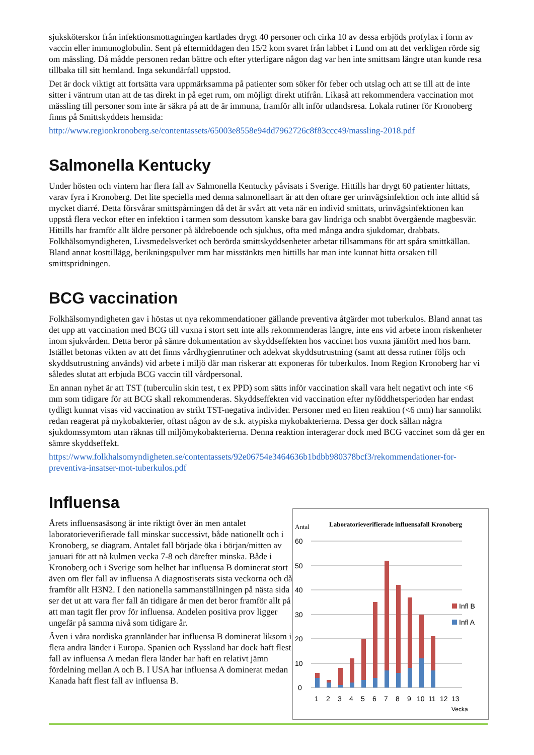sjuksköterskor från infektionsmottagningen kartlades drygt 40 personer och cirka 10 av dessa erbjöds profylax i form av vaccin eller immunoglobulin. Sent på eftermiddagen den 15/2 kom svaret från labbet i Lund om att det verkligen rörde sig om mässling. Då mådde personen redan bättre och efter ytterligare någon dag var hen inte smittsam längre utan kunde resa tillbaka till sitt hemland. Inga sekundärfall uppstod.
Det är dock viktigt att fortsätta vara uppmärksamma på patienter som söker för feber och utslag och att se till att de inte sitter i väntrum utan att de tas direkt in på eget rum, om möjligt direkt utifrån. Likaså att rekommendera vaccination mot mässling till personer som inte är säkra på att de är immuna, framför allt inför utlandsresa. Lokala rutiner för Kronoberg finns på Smittskyddets hemsida:
http://www.regionkronoberg.se/contentassets/65003e8558e94dd7962726c8f83ccc49/massling-2018.pdf
Salmonella Kentucky
Under hösten och vintern har flera fall av Salmonella Kentucky påvisats i Sverige. Hittills har drygt 60 patienter hittats, varav fyra i Kronoberg. Det lite speciella med denna salmonellaart är att den oftare ger urinvägsinfektion och inte alltid så mycket diarré. Detta försvårar smittspårningen då det är svårt att veta när en individ smittats, urinvägsinfektionen kan uppstå flera veckor efter en infektion i tarmen som dessutom kanske bara gav lindriga och snabbt övergående magbesvär. Hittills har framför allt äldre personer på äldreboende och sjukhus, ofta med många andra sjukdomar, drabbats. Folkhälsomyndigheten, Livsmedelsverket och berörda smittskyddsenheter arbetar tillsammans för att spåra smittkällan. Bland annat kosttillägg, berikningspulver mm har misstänkts men hittills har man inte kunnat hitta orsaken till smittspridningen.
BCG vaccination
Folkhälsomyndigheten gav i höstas ut nya rekommendationer gällande preventiva åtgärder mot tuberkulos. Bland annat tas det upp att vaccination med BCG till vuxna i stort sett inte alls rekommenderas längre, inte ens vid arbete inom riskenheter inom sjukvården. Detta beror på sämre dokumentation av skyddseffekten hos vaccinet hos vuxna jämfört med hos barn. Istället betonas vikten av att det finns vårdhygienrutiner och adekvat skyddsutrustning (samt att dessa rutiner följs och skyddsutrustning används) vid arbete i miljö där man riskerar att exponeras för tuberkulos. Inom Region Kronoberg har vi således slutat att erbjuda BCG vaccin till vårdpersonal.
En annan nyhet är att TST (tuberculin skin test, t ex PPD) som sätts inför vaccination skall vara helt negativt och inte <6 mm som tidigare för att BCG skall rekommenderas. Skyddseffekten vid vaccination efter nyföddhetsperioden har endast tydligt kunnat visas vid vaccination av strikt TST-negativa individer. Personer med en liten reaktion (<6 mm) har sannolikt redan reagerat på mykobakterier, oftast någon av de s.k. atypiska mykobakterierna. Dessa ger dock sällan några sjukdomssymtom utan räknas till miljömykobakterierna. Denna reaktion interagerar dock med BCG vaccinet som då ger en sämre skyddseffekt.
https://www.folkhalsomyndigheten.se/contentassets/92e06754e3464636b1bdbb980378bcf3/rekommendationer-for-preventiva-insatser-mot-tuberkulos.pdf
Influensa
Årets influensasäsong är inte riktigt över än men antalet laboratorieverifierade fall minskar successivt, både nationellt och i Kronoberg, se diagram. Antalet fall började öka i början/mitten av januari för att nå kulmen vecka 7-8 och därefter minska. Både i Kronoberg och i Sverige som helhet har influensa B dominerat stort även om fler fall av influensa A diagnostiserats sista veckorna och då framför allt H3N2. I den nationella sammanställningen på nästa sida ser det ut att vara fler fall än tidigare år men det beror framför allt på att man tagit fler prov för influensa. Andelen positiva prov ligger ungefär på samma nivå som tidigare år.
Även i våra nordiska grannländer har influensa B dominerat liksom i flera andra länder i Europa. Spanien och Ryssland har dock haft flest fall av influensa A medan flera länder har haft en relativt jämn fördelning mellan A och B. I USA har influensa A dominerat medan Kanada haft flest fall av influensa B.
Antal
Laboratorieverifierade influensafall Kronoberg
60
50
40
30
20
10
0
1
2
3
4
5
6
7
8
9
10
11
12
13
Vecka
Infl B
Infl A